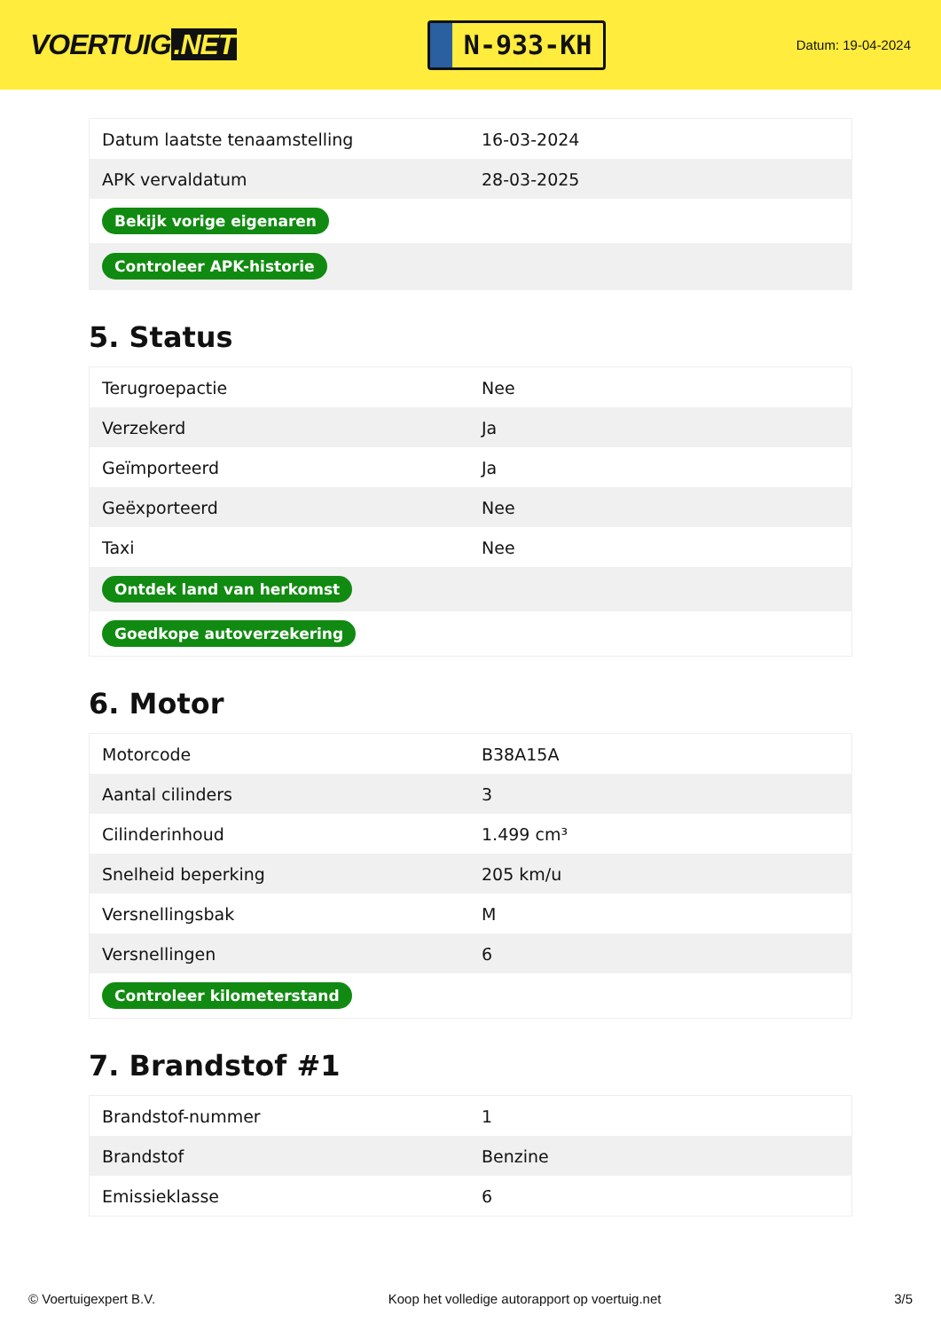VOERTUIG.NET
N-933-KH
Datum: 19-04-2024
| Datum laatste tenaamstelling | 16-03-2024 |
| APK vervaldatum | 28-03-2025 |
| Bekijk vorige eigenaren | |
| Controleer APK-historie | |
5. Status
| Terugroepactie | Nee |
| Verzekerd | Ja |
| Geïmporteerd | Ja |
| Geëxporteerd | Nee |
| Taxi | Nee |
| Ontdek land van herkomst | |
| Goedkope autoverzekering | |
6. Motor
| Motorcode | B38A15A |
| Aantal cilinders | 3 |
| Cilinderinhoud | 1.499 cm³ |
| Snelheid beperking | 205 km/u |
| Versnellingsbak | M |
| Versnellingen | 6 |
| Controleer kilometerstand | |
7. Brandstof #1
| Brandstof-nummer | 1 |
| Brandstof | Benzine |
| Emissieklasse | 6 |
© Voertuigexpert B.V. Koop het volledige autorapport op voertuig.net 3/5